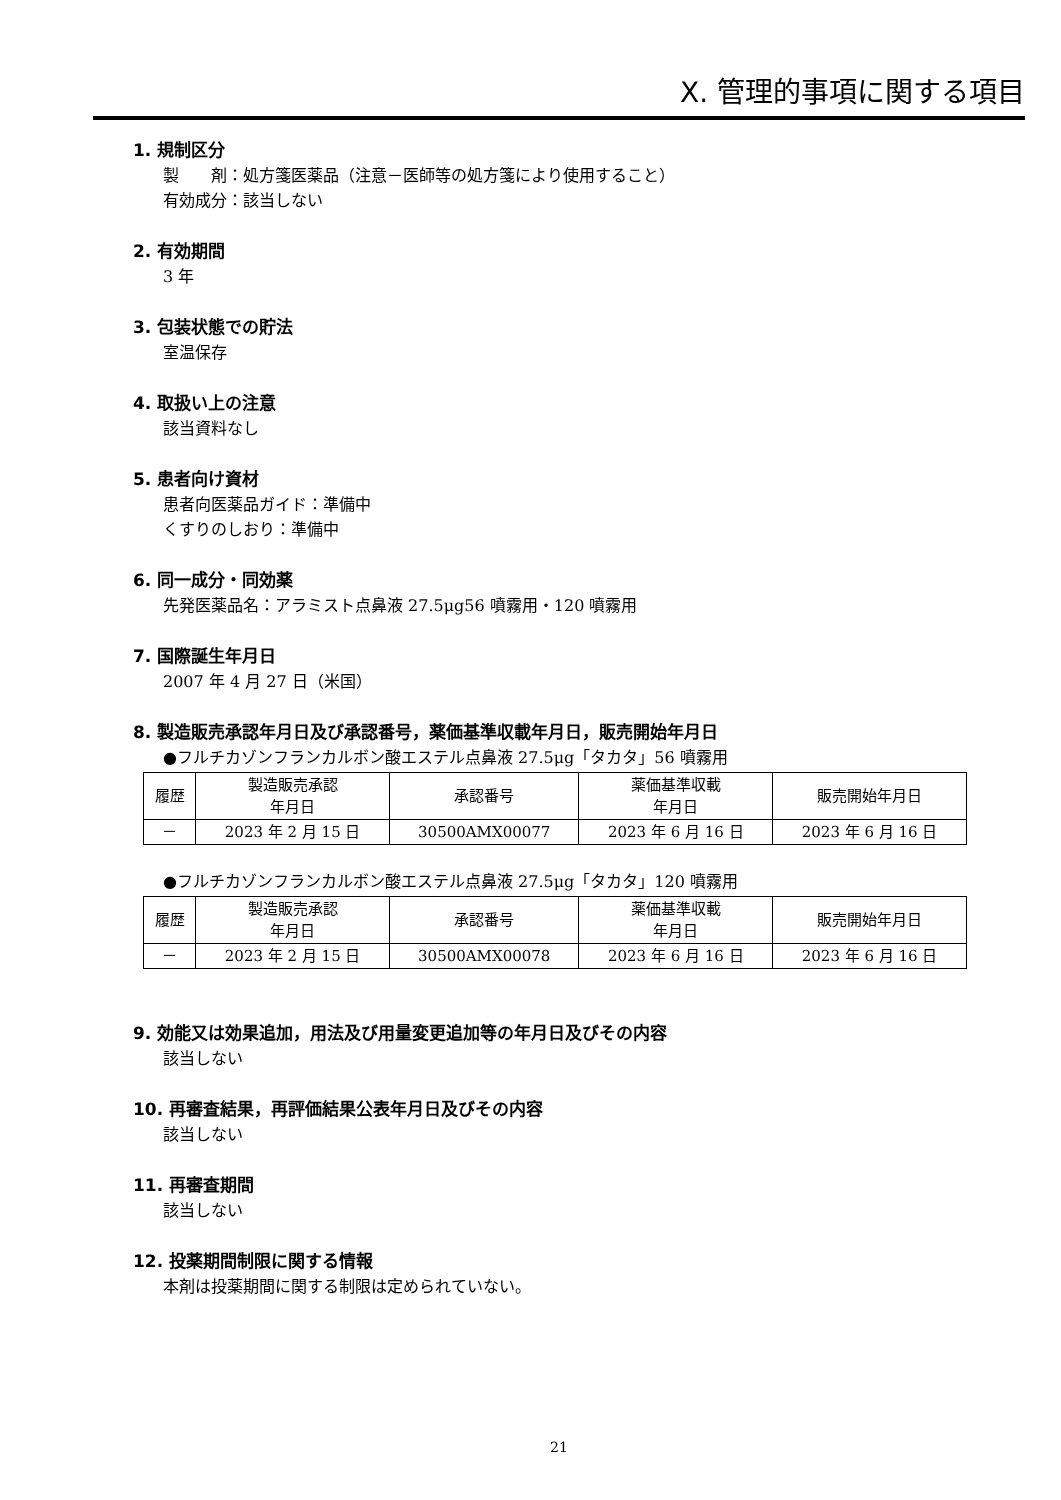X. 管理的事項に関する項目
1. 規制区分
製　　剤：処方箋医薬品（注意－医師等の処方箋により使用すること）
有効成分：該当しない
2. 有効期間
3 年
3. 包装状態での貯法
室温保存
4. 取扱い上の注意
該当資料なし
5. 患者向け資材
患者向医薬品ガイド：準備中
くすりのしおり：準備中
6. 同一成分・同効薬
先発医薬品名：アラミスト点鼻液 27.5μg56 噴霧用・120 噴霧用
7. 国際誕生年月日
2007 年 4 月 27 日（米国）
8. 製造販売承認年月日及び承認番号，薬価基準収載年月日，販売開始年月日
●フルチカゾンフランカルボン酸エステル点鼻液 27.5μg「タカタ」56 噴霧用
| 履歴 | 製造販売承認 年月日 | 承認番号 | 薬価基準収載 年月日 | 販売開始年月日 |
| --- | --- | --- | --- | --- |
| － | 2023 年 2 月 15 日 | 30500AMX00077 | 2023 年 6 月 16 日 | 2023 年 6 月 16 日 |
●フルチカゾンフランカルボン酸エステル点鼻液 27.5μg「タカタ」120 噴霧用
| 履歴 | 製造販売承認 年月日 | 承認番号 | 薬価基準収載 年月日 | 販売開始年月日 |
| --- | --- | --- | --- | --- |
| － | 2023 年 2 月 15 日 | 30500AMX00078 | 2023 年 6 月 16 日 | 2023 年 6 月 16 日 |
9. 効能又は効果追加，用法及び用量変更追加等の年月日及びその内容
該当しない
10. 再審査結果，再評価結果公表年月日及びその内容
該当しない
11. 再審査期間
該当しない
12. 投薬期間制限に関する情報
本剤は投薬期間に関する制限は定められていない。
21